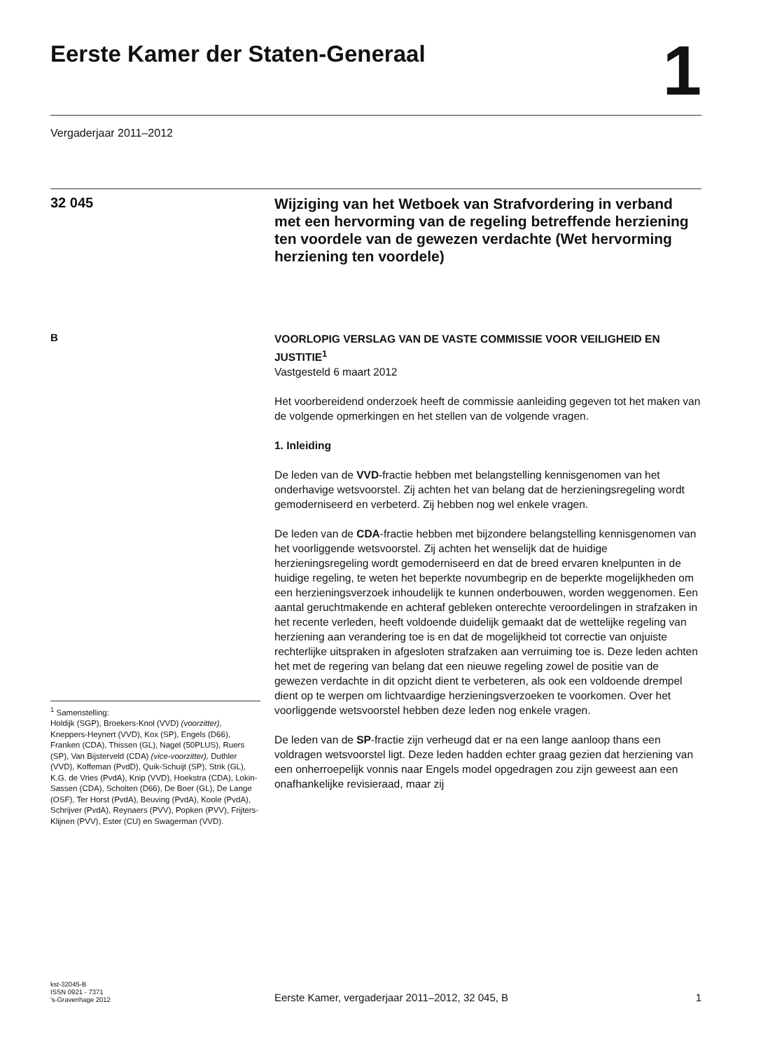Eerste Kamer der Staten-Generaal
1
Vergaderjaar 2011–2012
32 045
Wijziging van het Wetboek van Strafvordering in verband met een hervorming van de regeling betreffende herziening ten voordele van de gewezen verdachte (Wet hervorming herziening ten voordele)
B
<sup>1</sup> Samenstelling:
Holdijk (SGP), Broekers-Knol (VVD) (voorzitter), Kneppers-Heynert (VVD), Kox (SP), Engels (D66), Franken (CDA), Thissen (GL), Nagel (50PLUS), Ruers (SP), Van Bijsterveld (CDA) (vice-voorzitter), Duthler (VVD), Koffeman (PvdD), Quik-Schuijt (SP), Strik (GL), K.G. de Vries (PvdA), Knip (VVD), Hoekstra (CDA), Lokin-Sassen (CDA), Scholten (D66), De Boer (GL), De Lange (OSF), Ter Horst (PvdA), Beuving (PvdA), Koole (PvdA), Schrijver (PvdA), Reynaers (PVV), Popken (PVV), Frijters-Klijnen (PVV), Ester (CU) en Swagerman (VVD).
VOORLOPIG VERSLAG VAN DE VASTE COMMISSIE VOOR VEILIGHEID EN JUSTITIE<sup>1</sup>
Vastgesteld 6 maart 2012
Het voorbereidend onderzoek heeft de commissie aanleiding gegeven tot het maken van de volgende opmerkingen en het stellen van de volgende vragen.
1. Inleiding
De leden van de VVD-fractie hebben met belangstelling kennisgenomen van het onderhavige wetsvoorstel. Zij achten het van belang dat de herzieningsregeling wordt gemoderniseerd en verbeterd. Zij hebben nog wel enkele vragen.
De leden van de CDA-fractie hebben met bijzondere belangstelling kennisgenomen van het voorliggende wetsvoorstel. Zij achten het wenselijk dat de huidige herzieningsregeling wordt gemoderniseerd en dat de breed ervaren knelpunten in de huidige regeling, te weten het beperkte novumbegrip en de beperkte mogelijkheden om een herzieningsverzoek inhoudelijk te kunnen onderbouwen, worden weggenomen. Een aantal geruchtmakende en achteraf gebleken onterechte veroordelingen in strafzaken in het recente verleden, heeft voldoende duidelijk gemaakt dat de wettelijke regeling van herziening aan verandering toe is en dat de mogelijkheid tot correctie van onjuiste rechterlijke uitspraken in afgesloten strafzaken aan verruiming toe is. Deze leden achten het met de regering van belang dat een nieuwe regeling zowel de positie van de gewezen verdachte in dit opzicht dient te verbeteren, als ook een voldoende drempel dient op te werpen om lichtvaardige herzieningsverzoeken te voorkomen. Over het voorliggende wetsvoorstel hebben deze leden nog enkele vragen.
De leden van de SP-fractie zijn verheugd dat er na een lange aanloop thans een voldragen wetsvoorstel ligt. Deze leden hadden echter graag gezien dat herziening van een onherroepelijk vonnis naar Engels model opgedragen zou zijn geweest aan een onafhankelijke revisieraad, maar zij
kst-32045-B
ISSN 0921 - 7371
's-Gravenhage 2012
Eerste Kamer, vergaderjaar 2011–2012, 32 045, B
1